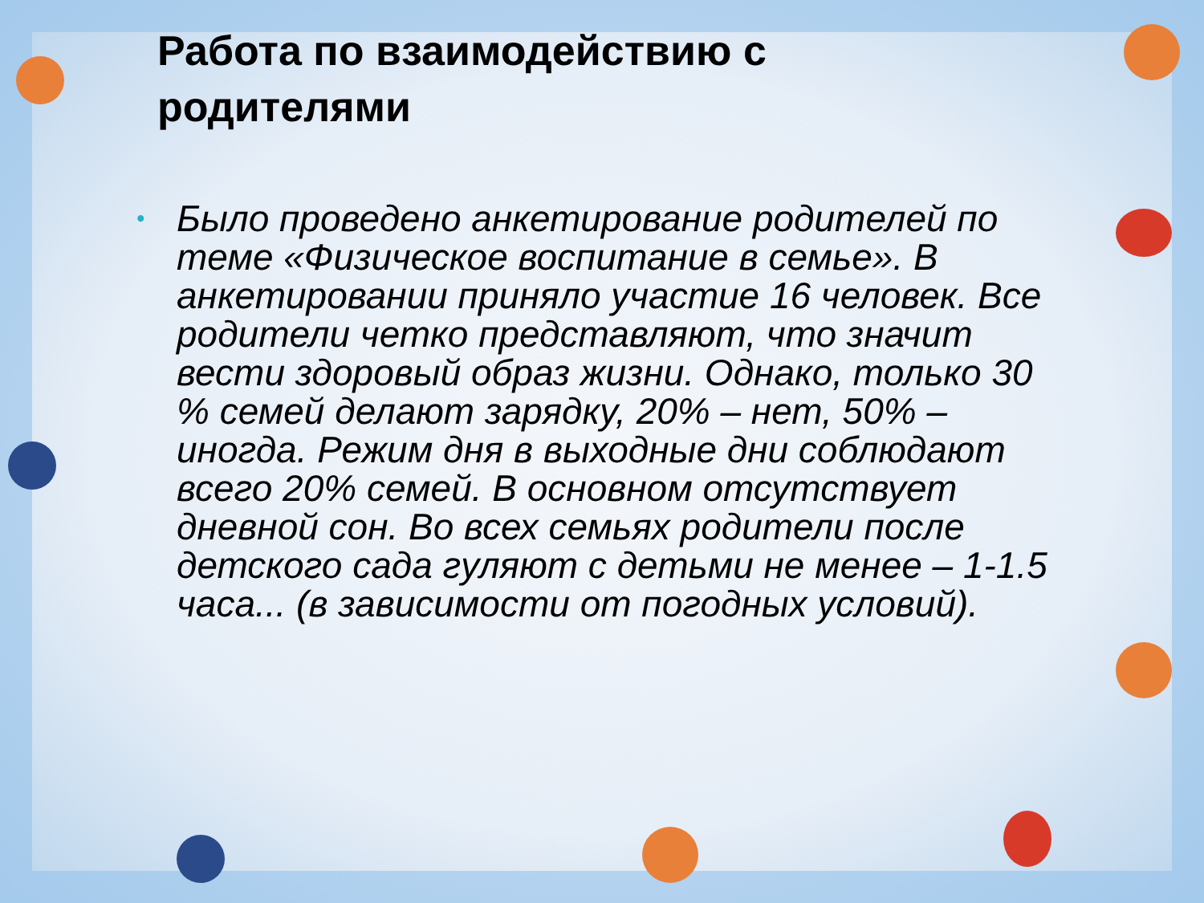Работа по взаимодействию с родителями
• Было проведено анкетирование родителей по теме «Физическое воспитание в семье». В анкетировании приняло участие 16 человек. Все родители четко представляют, что значит вести здоровый образ жизни. Однако, только 30 % семей делают зарядку, 20% – нет, 50% – иногда. Режим дня в выходные дни соблюдают всего 20% семей. В основном отсутствует дневной сон. Во всех семьях родители после детского сада гуляют с детьми не менее – 1-1.5 часа... (в зависимости от погодных условий).